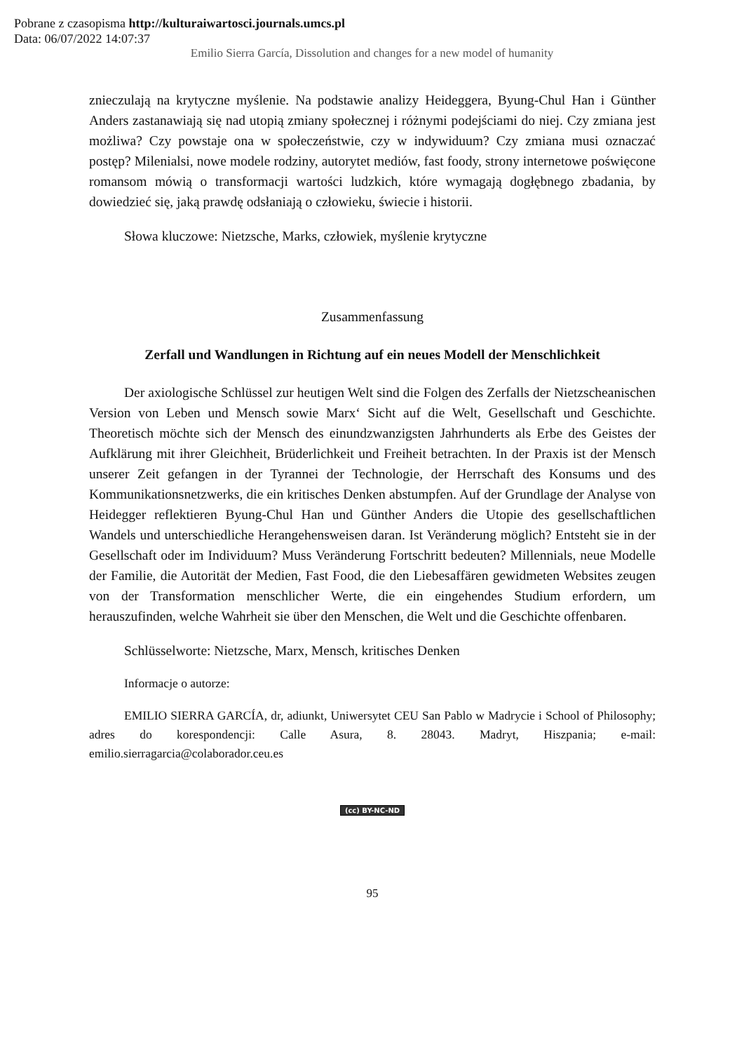Pobrane z czasopisma http://kulturaiwartosci.journals.umcs.pl
Data: 06/07/2022 14:07:37
Emilio Sierra García, Dissolution and changes for a new model of humanity
znieczulają na krytyczne myślenie. Na podstawie analizy Heideggera, Byung-Chul Han i Günther Anders zastanawiają się nad utopią zmiany społecznej i różnymi podejściami do niej. Czy zmiana jest możliwa? Czy powstaje ona w społeczeństwie, czy w indywiduum? Czy zmiana musi oznaczać postęp? Milenialsi, nowe modele rodziny, autorytet mediów, fast foody, strony internetowe poświęcone romansom mówią o transformacji wartości ludzkich, które wymagają dogłębnego zbadania, by dowiedzieć się, jaką prawdę odsłaniają o człowieku, świecie i historii.
Słowa kluczowe: Nietzsche, Marks, człowiek, myślenie krytyczne
Zusammenfassung
Zerfall und Wandlungen in Richtung auf ein neues Modell der Menschlichkeit
Der axiologische Schlüssel zur heutigen Welt sind die Folgen des Zerfalls der Nietzscheanischen Version von Leben und Mensch sowie Marx‘ Sicht auf die Welt, Gesellschaft und Geschichte. Theoretisch möchte sich der Mensch des einundzwanzigsten Jahrhunderts als Erbe des Geistes der Aufklärung mit ihrer Gleichheit, Brüderlichkeit und Freiheit betrachten. In der Praxis ist der Mensch unserer Zeit gefangen in der Tyrannei der Technologie, der Herrschaft des Konsums und des Kommunikationsnetzwerks, die ein kritisches Denken abstumpfen. Auf der Grundlage der Analyse von Heidegger reflektieren Byung-Chul Han und Günther Anders die Utopie des gesellschaftlichen Wandels und unterschiedliche Herangehensweisen daran. Ist Veränderung möglich? Entsteht sie in der Gesellschaft oder im Individuum? Muss Veränderung Fortschritt bedeuten? Millennials, neue Modelle der Familie, die Autorität der Medien, Fast Food, die den Liebesaffären gewidmeten Websites zeugen von der Transformation menschlicher Werte, die ein eingehendes Studium erfordern, um herauszufinden, welche Wahrheit sie über den Menschen, die Welt und die Geschichte offenbaren.
Schlüsselworte: Nietzsche, Marx, Mensch, kritisches Denken
Informacje o autorze:
EMILIO SIERRA GARCÍA, dr, adiunkt, Uniwersytet CEU San Pablo w Madrycie i School of Philosophy; adres do korespondencji: Calle Asura, 8. 28043. Madryt, Hiszpania; e-mail: emilio.sierragarcia@colaborador.ceu.es
(cc) BY-NC-ND
95